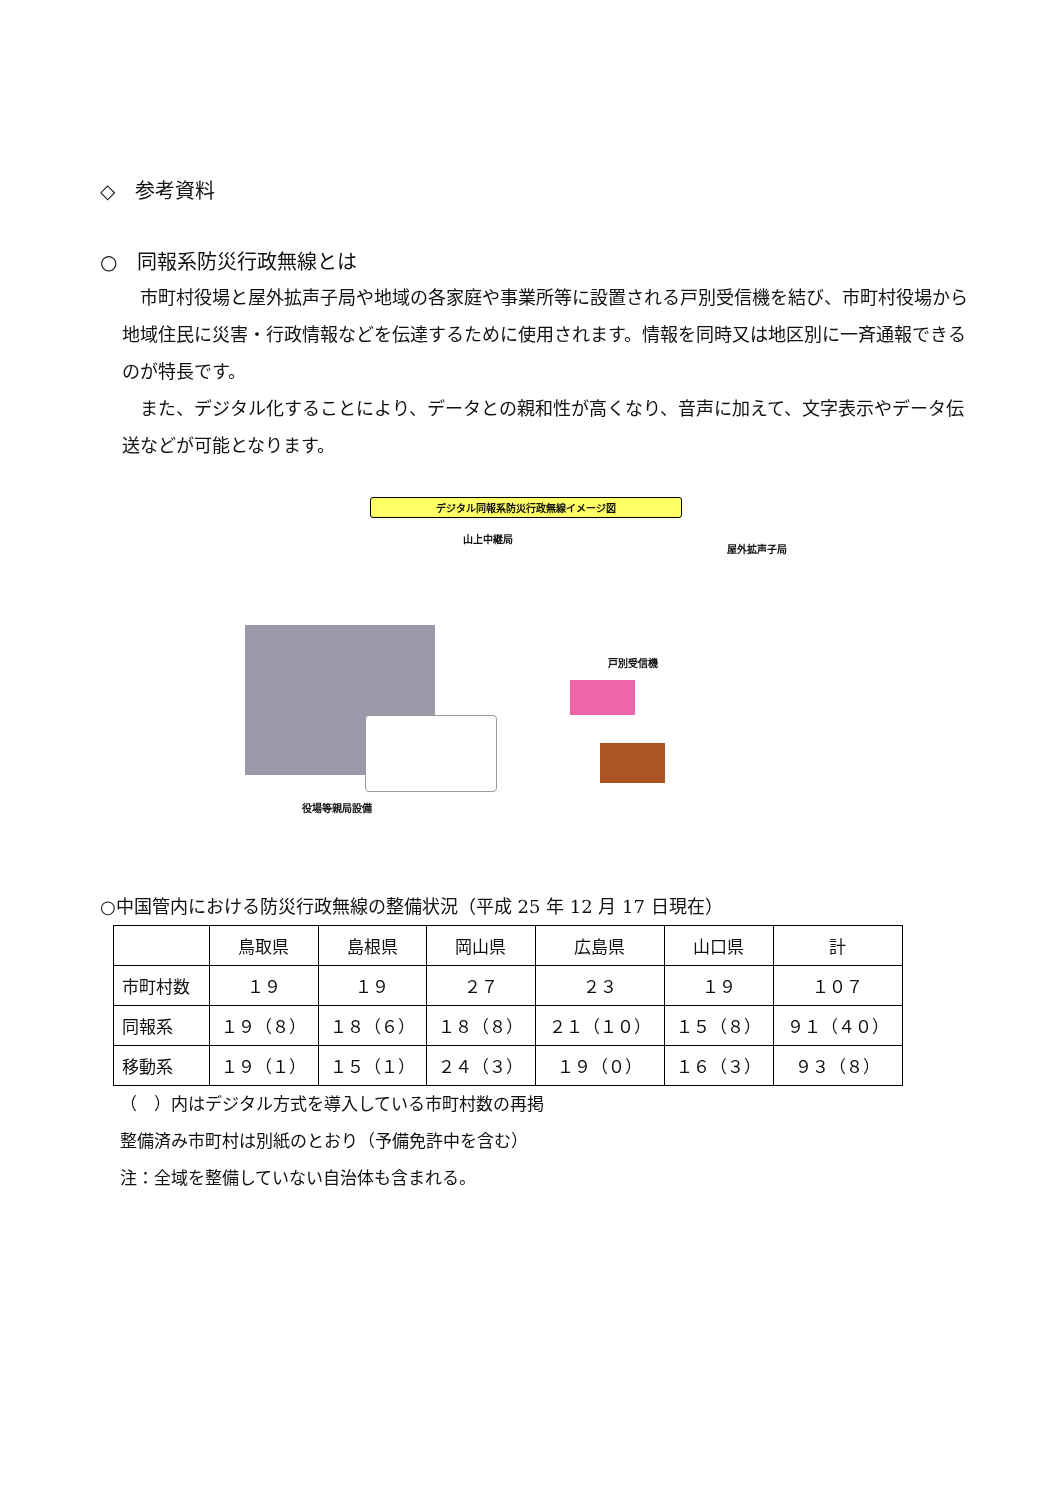◇　参考資料
○　同報系防災行政無線とは
　市町村役場と屋外拡声子局や地域の各家庭や事業所等に設置される戸別受信機を結び、市町村役場から地域住民に災害・行政情報などを伝達するために使用されます。情報を同時又は地区別に一斉通報できるのが特長です。
　また、デジタル化することにより、データとの親和性が高くなり、音声に加えて、文字表示やデータ伝送などが可能となります。
デジタル同報系防災行政無線イメージ図
山上中継局
屋外拡声子局
戸別受信機
役場等親局設備
○中国管内における防災行政無線の整備状況（平成 25 年 12 月 17 日現在）
| | 鳥取県 | 島根県 | 岡山県 | 広島県 | 山口県 | 計 |
| --- | --- | --- | --- | --- | --- | --- |
| 市町村数 | １９ | １９ | ２７ | ２３ | １９ | １０７ |
| 同報系 | １９（８） | １８（６） | １８（８） | ２１（１０） | １５（８） | ９１（４０） |
| 移動系 | １９（１） | １５（１） | ２４（３） | １９（０） | １６（３） | ９３（８） |
（　）内はデジタル方式を導入している市町村数の再掲
整備済み市町村は別紙のとおり（予備免許中を含む）
注：全域を整備していない自治体も含まれる。